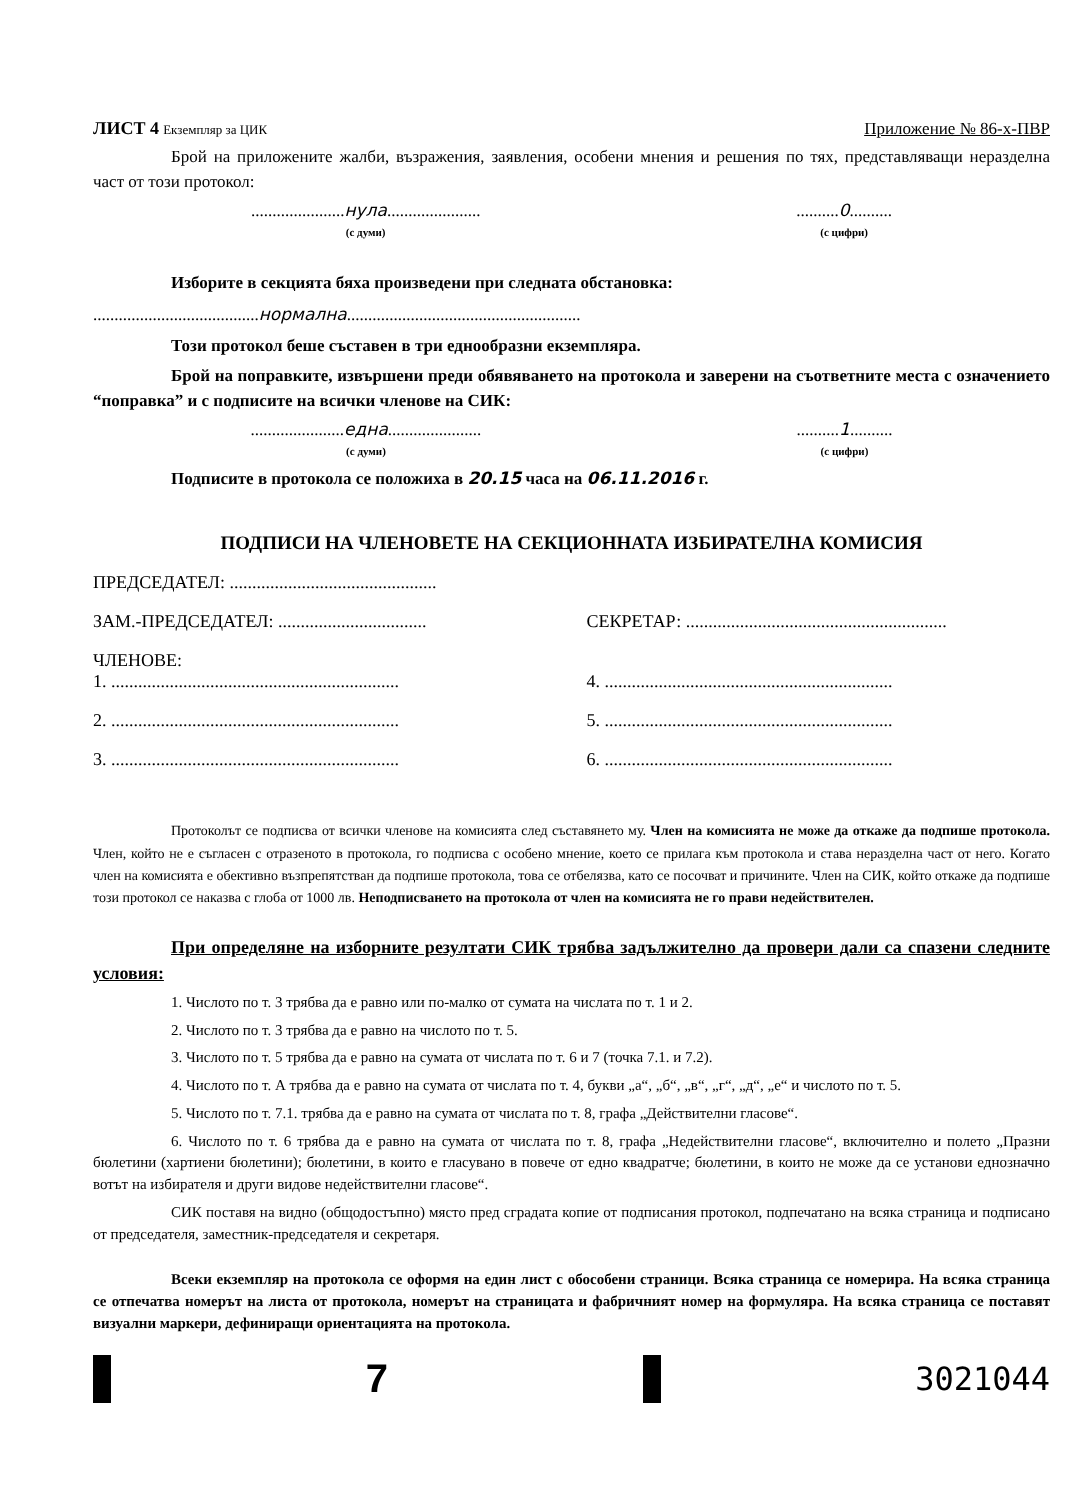ЛИСТ 4 Екземпляр за ЦИК Приложение № 86-х-ПВР
Брой на приложените жалби, възражения, заявления, особени мнения и решения по тях, представляващи неразделна част от този протокол:
......................нула......................
(с думи)
..........0..........
(с цифри)
Изборите в секцията бяха произведени при следната обстановка:
.......................................нормална.......................................................
Този протокол беше съставен в три еднообразни екземпляра.
Брой на поправките, извършени преди обявяването на протокола и заверени на съответните места с означението “поправка” и с подписите на всички членове на СИК:
......................една......................
(с думи)
..........1..........
(с цифри)
Подписите в протокола се положиха в 20.15 часа на 06.11.2016 г.
ПОДПИСИ НА ЧЛЕНОВЕТЕ НА СЕКЦИОННАТА ИЗБИРАТЕЛНА КОМИСИЯ
ПРЕДСЕДАТЕЛ: ..............................................
ЗАМ.-ПРЕДСЕДАТЕЛ: .................................
СЕКРЕТАР: ..........................................................
ЧЛЕНОВЕ:
1. ................................................................
4. ................................................................
2. ................................................................
5. ................................................................
3. ................................................................
6. ................................................................
Протоколът се подписва от всички членове на комисията след съставянето му. Член на комисията не може да откаже да подпише протокола. Член, който не е съгласен с отразеното в протокола, го подписва с особено мнение, което се прилага към протокола и става неразделна част от него. Когато член на комисията е обективно възпрепятстван да подпише протокола, това се отбелязва, като се посочват и причините. Член на СИК, който откаже да подпише този протокол се наказва с глоба от 1000 лв. Неподписването на протокола от член на комисията не го прави недействителен.
При определяне на изборните резултати СИК трябва задължително да провери дали са спазени следните условия:
1. Числото по т. 3 трябва да е равно или по-малко от сумата на числата по т. 1 и 2.
2. Числото по т. 3 трябва да е равно на числото по т. 5.
3. Числото по т. 5 трябва да е равно на сумата от числата по т. 6 и 7 (точка 7.1. и 7.2).
4. Числото по т. А трябва да е равно на сумата от числата по т. 4, букви „а“, „б“, „в“, „г“, „д“, „е“ и числото по т. 5.
5. Числото по т. 7.1. трябва да е равно на сумата от числата по т. 8, графа „Действителни гласове“.
6. Числото по т. 6 трябва да е равно на сумата от числата по т. 8, графа „Недействителни гласове“, включително и полето „Празни бюлетини (хартиени бюлетини); бюлетини, в които е гласувано в повече от едно квадратче; бюлетини, в които не може да се установи еднозначно вотът на избирателя и други видове недействителни гласове“.
СИК поставя на видно (общодостъпно) място пред сградата копие от подписания протокол, подпечатано на всяка страница и подписано от председателя, заместник-председателя и секретаря.
Всеки екземпляр на протокола се оформя на един лист с обособени страници. Всяка страница се номерира. На всяка страница се отпечатва номерът на листа от протокола, номерът на страницата и фабричният номер на формуляра. На всяка страница се поставят визуални маркери, дефиниращи ориентацията на протокола.
7
3021044